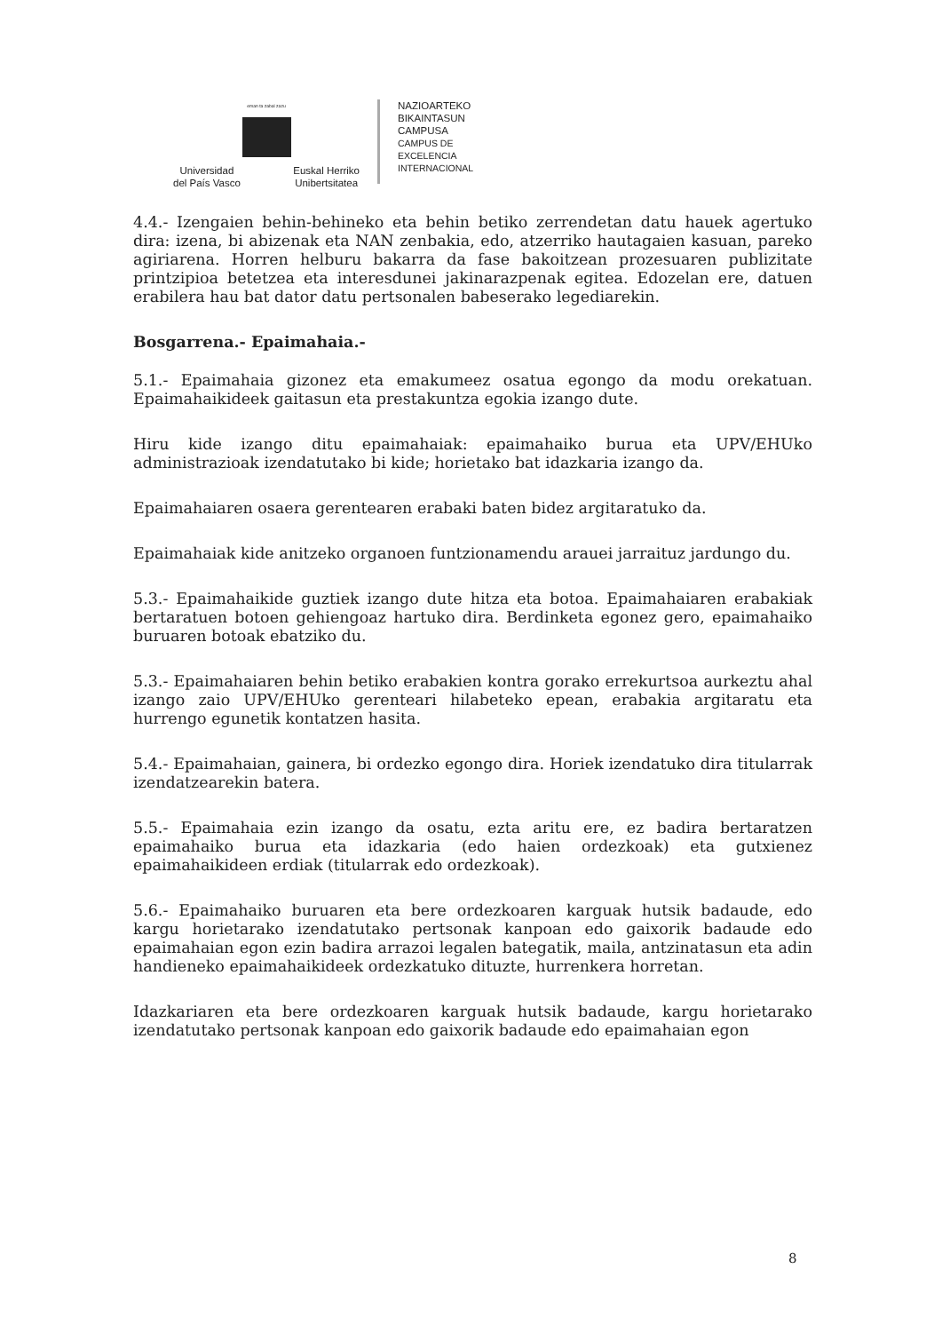eman ta zabal zazu
Universidad
del País Vasco Euskal Herriko
Unibertsitatea
NAZIOARTEKO
BIKAINTASUN
CAMPUSA
CAMPUS DE
EXCELENCIA
INTERNACIONAL
4.4.- Izengaien behin-behineko eta behin betiko zerrendetan datu hauek agertuko dira: izena, bi abizenak eta NAN zenbakia, edo, atzerriko hautagaien kasuan, pareko agiriarena. Horren helburu bakarra da fase bakoitzean prozesuaren publizitate printzipioa betetzea eta interesdunei jakinarazpenak egitea. Edozelan ere, datuen erabilera hau bat dator datu pertsonalen babeserako legediarekin.
Bosgarrena.- Epaimahaia.-
5.1.- Epaimahaia gizonez eta emakumeez osatua egongo da modu orekatuan. Epaimahaikideek gaitasun eta prestakuntza egokia izango dute.
Hiru kide izango ditu epaimahaiak: epaimahaiko burua eta UPV/EHUko administrazioak izendatutako bi kide; horietako bat idazkaria izango da.
Epaimahaiaren osaera gerentearen erabaki baten bidez argitaratuko da.
Epaimahaiak kide anitzeko organoen funtzionamendu arauei jarraituz jardungo du.
5.3.- Epaimahaikide guztiek izango dute hitza eta botoa. Epaimahaiaren erabakiak bertaratuen botoen gehiengoaz hartuko dira. Berdinketa egonez gero, epaimahaiko buruaren botoak ebatziko du.
5.3.- Epaimahaiaren behin betiko erabakien kontra gorako errekurtsoa aurkeztu ahal izango zaio UPV/EHUko gerenteari hilabeteko epean, erabakia argitaratu eta hurrengo egunetik kontatzen hasita.
5.4.- Epaimahaian, gainera, bi ordezko egongo dira. Horiek izendatuko dira titularrak izendatzearekin batera.
5.5.- Epaimahaia ezin izango da osatu, ezta aritu ere, ez badira bertaratzen epaimahaiko burua eta idazkaria (edo haien ordezkoak) eta gutxienez epaimahaikideen erdiak (titularrak edo ordezkoak).
5.6.- Epaimahaiko buruaren eta bere ordezkoaren karguak hutsik badaude, edo kargu horietarako izendatutako pertsonak kanpoan edo gaixorik badaude edo epaimahaian egon ezin badira arrazoi legalen bategatik, maila, antzinatasun eta adin handieneko epaimahaikideek ordezkatuko dituzte, hurrenkera horretan.
Idazkariaren eta bere ordezkoaren karguak hutsik badaude, kargu horietarako izendatutako pertsonak kanpoan edo gaixorik badaude edo epaimahaian egon
8